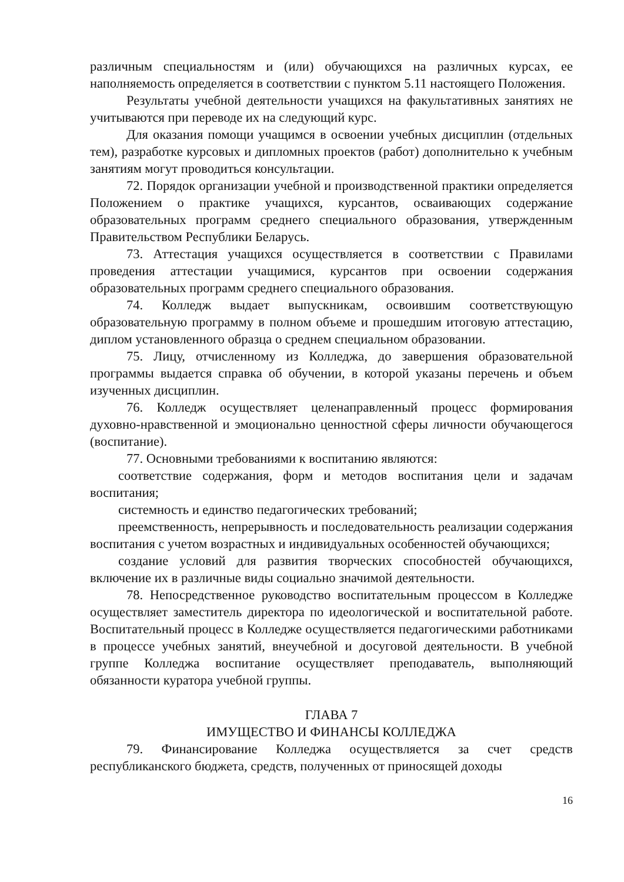различным специальностям и (или) обучающихся на различных курсах, ее наполняемость определяется в соответствии с пунктом 5.11 настоящего Положения.
Результаты учебной деятельности учащихся на факультативных занятиях не учитываются при переводе их на следующий курс.
Для оказания помощи учащимся в освоении учебных дисциплин (отдельных тем), разработке курсовых и дипломных проектов (работ) дополнительно к учебным занятиям могут проводиться консультации.
72. Порядок организации учебной и производственной практики определяется Положением о практике учащихся, курсантов, осваивающих содержание образовательных программ среднего специального образования, утвержденным Правительством Республики Беларусь.
73. Аттестация учащихся осуществляется в соответствии с Правилами проведения аттестации учащимися, курсантов при освоении содержания образовательных программ среднего специального образования.
74. Колледж выдает выпускникам, освоившим соответствующую образовательную программу в полном объеме и прошедшим итоговую аттестацию, диплом установленного образца о среднем специальном образовании.
75. Лицу, отчисленному из Колледжа, до завершения образовательной программы выдается справка об обучении, в которой указаны перечень и объем изученных дисциплин.
76. Колледж осуществляет целенаправленный процесс формирования духовно-нравственной и эмоционально ценностной сферы личности обучающегося (воспитание).
77. Основными требованиями к воспитанию являются:
соответствие содержания, форм и методов воспитания цели и задачам воспитания;
системность и единство педагогических требований;
преемственность, непрерывность и последовательность реализации содержания воспитания с учетом возрастных и индивидуальных особенностей обучающихся;
создание условий для развития творческих способностей обучающихся, включение их в различные виды социально значимой деятельности.
78. Непосредственное руководство воспитательным процессом в Колледже осуществляет заместитель директора по идеологической и воспитательной работе. Воспитательный процесс в Колледже осуществляется педагогическими работниками в процессе учебных занятий, внеучебной и досуговой деятельности. В учебной группе Колледжа воспитание осуществляет преподаватель, выполняющий обязанности куратора учебной группы.
ГЛАВА 7
ИМУЩЕСТВО И ФИНАНСЫ КОЛЛЕДЖА
79. Финансирование Колледжа осуществляется за счет средств республиканского бюджета, средств, полученных от приносящей доходы
16